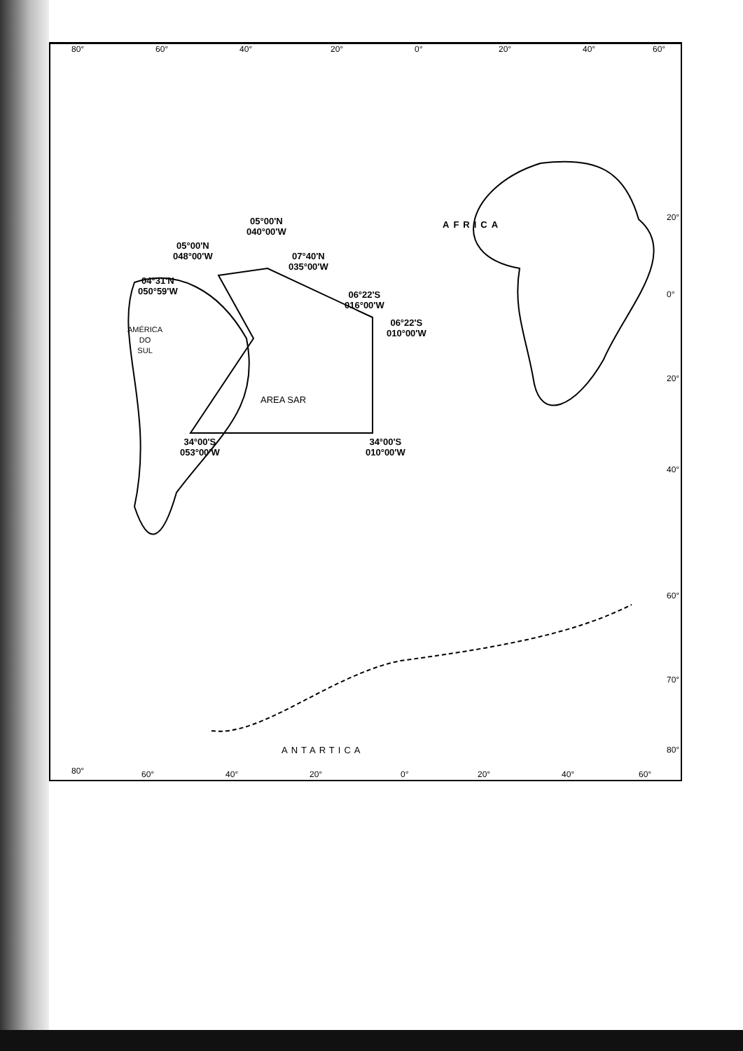80° 60° 40° 20° 0° 20° 40° 60°
AFRICA
05°00'N
040°00'W
05°00'N
048°00'W
07°40'N
035°00'W
04°31'N
050°59'W
06°22'S
016°00'W
06°22'S
010°00'W
AMÉRICA
DO
SUL
AREA SAR
34°00'S
053°00'W
34°00'S
010°00'W
ANTARTICA
20°
0°
20°
40°
60°
70°
80°
80° 60° 40° 20° 0° 20° 40° 60°